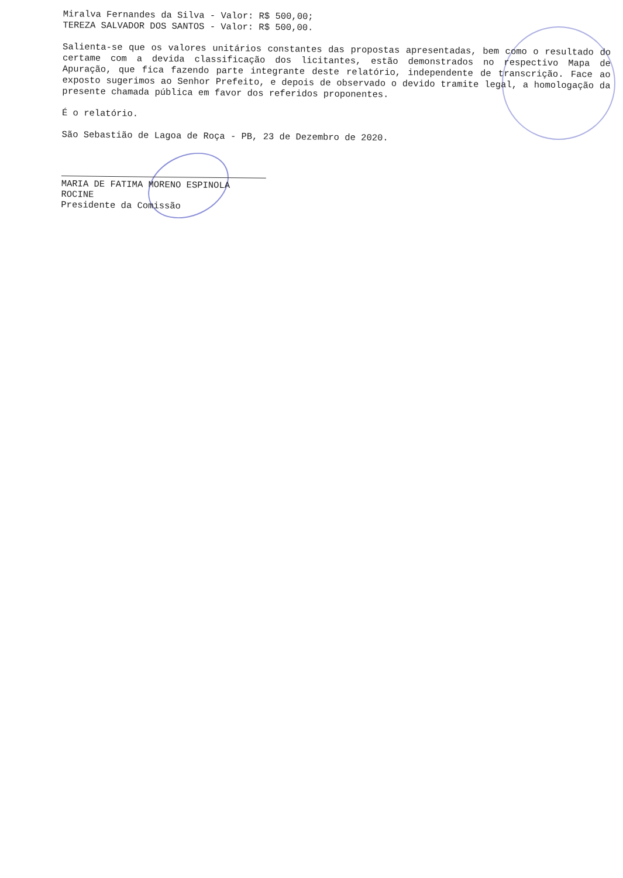Miralva Fernandes da Silva - Valor: R$ 500,00;
TEREZA SALVADOR DOS SANTOS - Valor: R$ 500,00.
Salienta-se que os valores unitários constantes das propostas apresentadas, bem como o resultado do certame com a devida classificação dos licitantes, estão demonstrados no respectivo Mapa de Apuração, que fica fazendo parte integrante deste relatório, independente de transcrição. Face ao exposto sugerimos ao Senhor Prefeito, e depois de observado o devido tramite legal, a homologação da presente chamada pública em favor dos referidos proponentes.
É o relatório.
São Sebastião de Lagoa de Roça - PB, 23 de Dezembro de 2020.
MARIA DE FATIMA MORENO ESPINOLA ROCINE
Presidente da Comissão